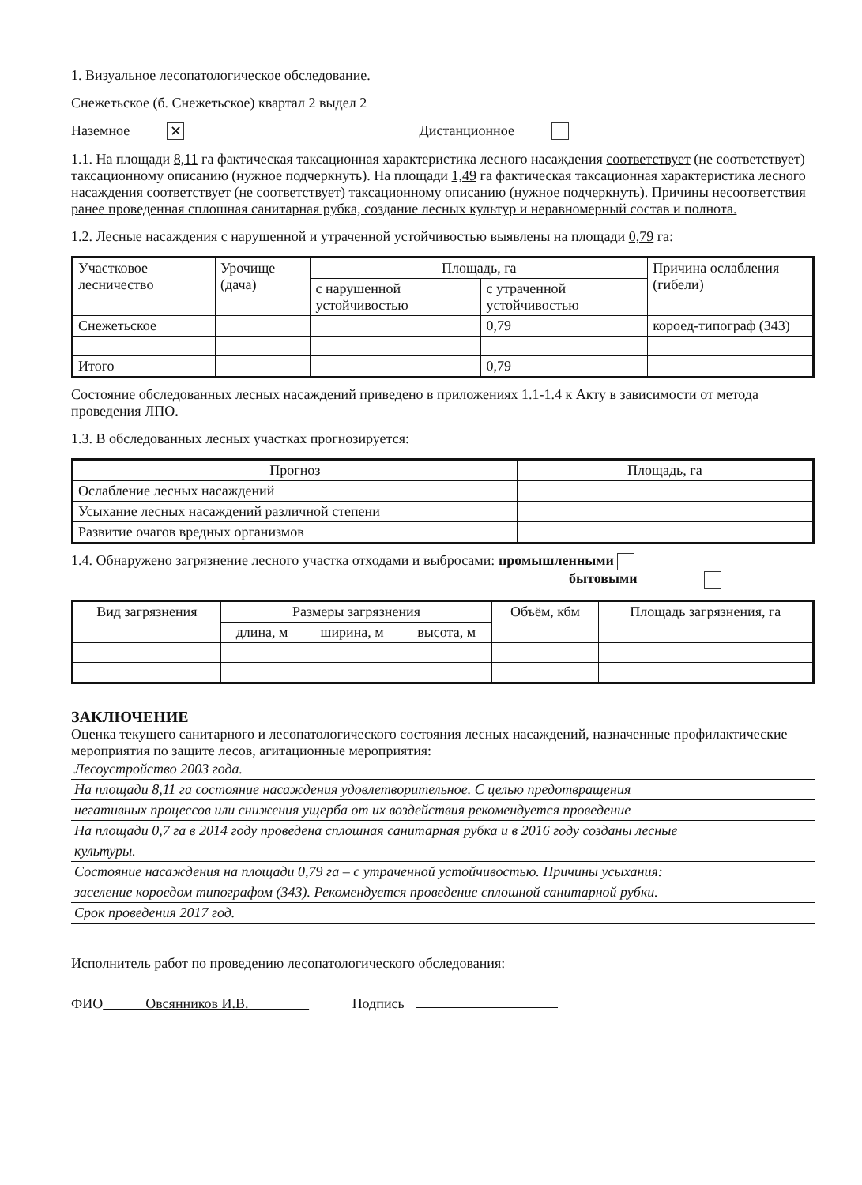1. Визуальное лесопатологическое обследование.
Снежетьское (б. Снежетьское) квартал 2 выдел 2
Наземное ✕ Дистанционное
1.1. На площади 8,11 га фактическая таксационная характеристика лесного насаждения соответствует (не соответствует) таксационному описанию (нужное подчеркнуть). На площади 1,49 га фактическая таксационная характеристика лесного насаждения соответствует (не соответствует) таксационному описанию (нужное подчеркнуть). Причины несоответствия ранее проведенная сплошная санитарная рубка, создание лесных культур и неравномерный состав и полнота.
1.2. Лесные насаждения с нарушенной и утраченной устойчивостью выявлены на площади 0,79 га:
| Участковое лесничество | Урочище (дача) | Площадь, га | | Причина ослабления (гибели) |
| --- | --- | --- | --- | --- |
| | | с нарушенной устойчивостью | с утраченной устойчивостью | |
| Снежетьское | | | 0,79 | короед-типограф (343) |
| Итого | | | 0,79 | |
Состояние обследованных лесных насаждений приведено в приложениях 1.1-1.4 к Акту в зависимости от метода проведения ЛПО.
1.3. В обследованных лесных участках прогнозируется:
| Прогноз | Площадь, га |
| --- | --- |
| Ослабление лесных насаждений | |
| Усыхание лесных насаждений различной степени | |
| Развитие очагов вредных организмов | |
1.4. Обнаружено загрязнение лесного участка отходами и выбросами: промышленными
бытовыми
| Вид загрязнения | Размеры загрязнения | | | Объём, кбм | Площадь загрязнения, га |
| --- | --- | --- | --- | --- | --- |
| | длина, м | ширина, м | высота, м | | |
ЗАКЛЮЧЕНИЕ
Оценка текущего санитарного и лесопатологического состояния лесных насаждений, назначенные профилактические мероприятия по защите лесов, агитационные мероприятия:
Лесоустройство 2003 года.
На площади 8,11 га состояние насаждения удовлетворительное. С целью предотвращения
негативных процессов или снижения ущерба от их воздействия рекомендуется проведение
На площади 0,7 га в 2014 году проведена сплошная санитарная рубка и в 2016 году созданы лесные
культуры.
Состояние насаждения на площади 0,79 га – с утраченной устойчивостью. Причины усыхания:
заселение короедом типографом (343). Рекомендуется проведение сплошной санитарной рубки.
Срок проведения 2017 год.
Исполнитель работ по проведению лесопатологического обследования:
ФИО Овсянников И.В. Подпись